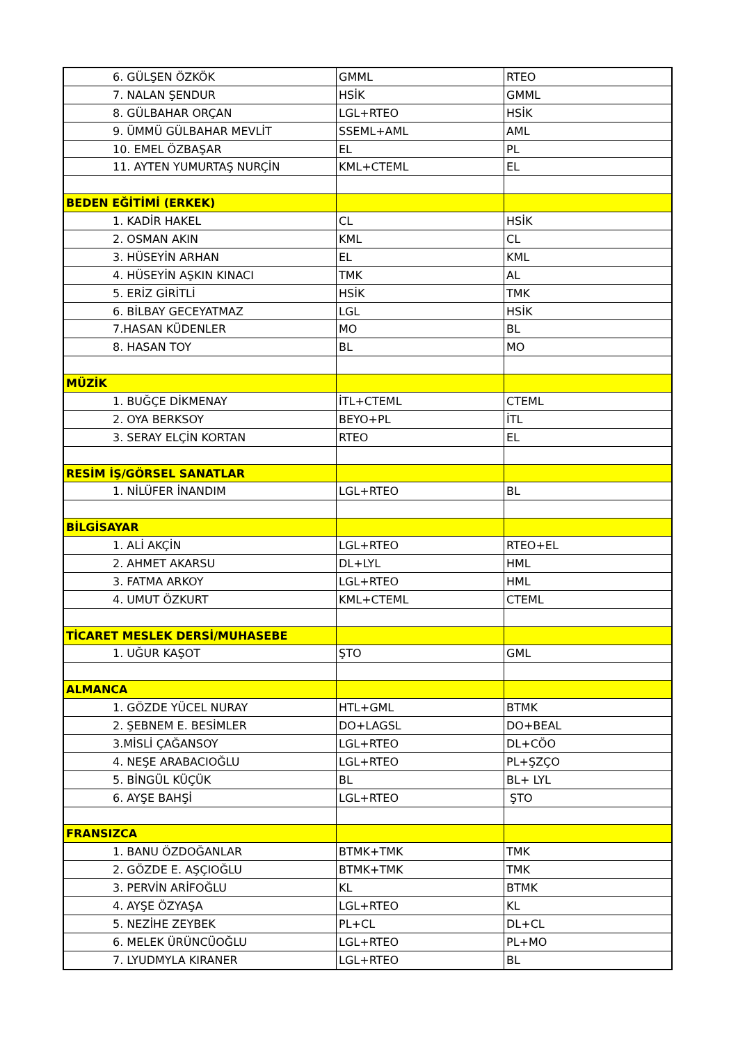| 6. GÜLŞEN ÖZKÖK | GMML | RTEO |
| 7. NALAN ŞENDUR | HSİK | GMML |
| 8. GÜLBAHAR ORÇAN | LGL+RTEO | HSİK |
| 9. ÜMMÜ GÜLBAHAR MEVLİT | SSEML+AML | AML |
| 10. EMEL ÖZBAŞAR | EL | PL |
| 11. AYTEN YUMURTAŞ NURÇİN | KML+CTEML | EL |
| BEDEN EĞİTİMİ (ERKEK) | | |
| 1. KADİR HAKEL | CL | HSİK |
| 2. OSMAN AKIN | KML | CL |
| 3. HÜSEYİN ARHAN | EL | KML |
| 4. HÜSEYİN AŞKIN KINACI | TMK | AL |
| 5. ERİZ GİRİTLİ | HSİK | TMK |
| 6. BİLBAY GECEYATMAZ | LGL | HSİK |
| 7.HASAN KÜDENLER | MO | BL |
| 8. HASAN TOY | BL | MO |
| MÜZİK | | |
| 1. BUĞÇE DİKMENAY | İTL+CTEML | CTEML |
| 2. OYA BERKSOY | BEYO+PL | İTL |
| 3. SERAY ELÇİN KORTAN | RTEO | EL |
| RESİM İŞ/GÖRSEL SANATLAR | | |
| 1. NİLÜFER İNANDIM | LGL+RTEO | BL |
| BİLGİSAYAR | | |
| 1. ALİ AKÇİN | LGL+RTEO | RTEO+EL |
| 2. AHMET AKARSU | DL+LYL | HML |
| 3. FATMA ARKOY | LGL+RTEO | HML |
| 4. UMUT ÖZKURT | KML+CTEML | CTEML |
| TİCARET MESLEK DERSİ/MUHASEBE | | |
| 1. UĞUR KAŞOT | ŞTO | GML |
| ALMANCA | | |
| 1. GÖZDE YÜCEL NURAY | HTL+GML | BTMK |
| 2. ŞEBNEM E. BESİMLER | DO+LAGSL | DO+BEAL |
| 3.MİSLİ ÇAĞANSOY | LGL+RTEO | DL+CÖO |
| 4. NEŞE ARABACIOĞLU | LGL+RTEO | PL+ŞZÇO |
| 5. BİNGÜL KÜÇÜK | BL | BL+ LYL |
| 6. AYŞE BAHŞİ | LGL+RTEO | ŞTO |
| FRANSIZCA | | |
| 1. BANU ÖZDOĞANLAR | BTMK+TMK | TMK |
| 2. GÖZDE E. AŞÇIOĞLU | BTMK+TMK | TMK |
| 3. PERVİN ARİFOĞLU | KL | BTMK |
| 4. AYŞE ÖZYAŞA | LGL+RTEO | KL |
| 5. NEZİHE ZEYBEK | PL+CL | DL+CL |
| 6. MELEK ÜRÜNCÜOĞLU | LGL+RTEO | PL+MO |
| 7. LYUDMYLA KIRANER | LGL+RTEO | BL |